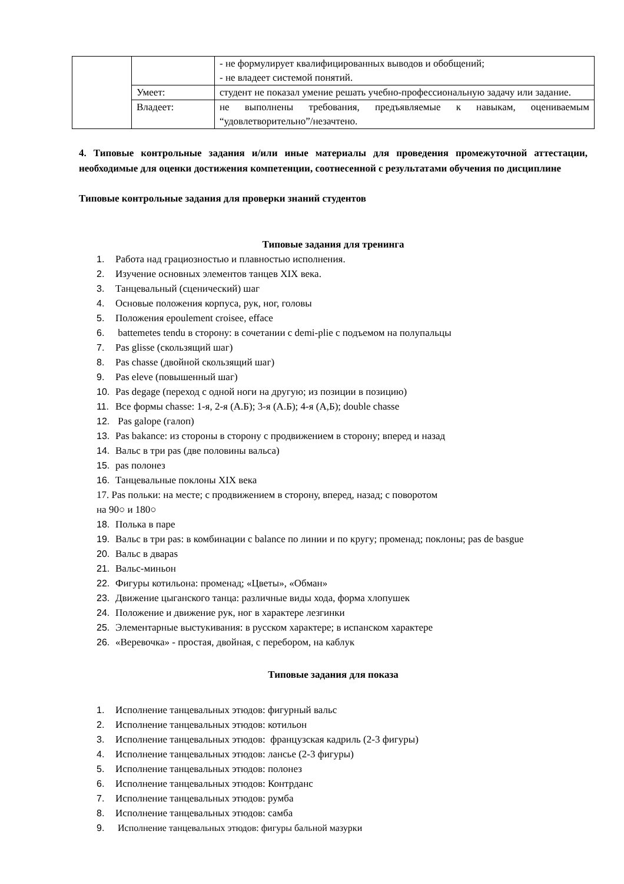| | | - не формулирует квалифицированных выводов и обобщений; - не владеет системой понятий. |
| | Умеет: | студент не показал умение решать учебно-профессиональную задачу или задание. |
| | Владеет: | не выполнены требования, предъявляемые к навыкам, оцениваемым “удовлетворительно”/незачтено. |
4. Типовые контрольные задания и/или иные материалы для проведения промежуточной аттестации, необходимые для оценки достижения компетенции, соотнесенной с результатами обучения по дисциплине
Типовые контрольные задания для проверки знаний студентов
Типовые задания для тренинга
1. Работа над грациозностью и плавностью исполнения.
2. Изучение основных элементов танцев XIX века.
3. Танцевальный (сценический) шаг
4. Основые положения корпуса, рук, ног, головы
5. Положения epoulement croisee, efface
6. battemetes tendu в сторону: в сочетании с demi-plie с подъемом на полупальцы
7. Pas glisse (скользящий шаг)
8. Pas chasse (двойной скользящий шаг)
9. Pas eleve (повышенный шаг)
10. Pas degage (переход с одной ноги на другую; из позиции в позицию)
11. Все формы chasse: 1-я, 2-я (А.Б); 3-я (А.Б); 4-я (А,Б); double chasse
12. Pas galope (галоп)
13. Pas bakance: из стороны в сторону с продвижением в сторону; вперед и назад
14. Вальс в три pas (две половины вальса)
15. pas полонез
16. Танцевальные поклоны XIX века
17. Pas польки: на месте; с продвижением в сторону, вперед, назад; с поворотом
на 90○ и 180○
18. Полька в паре
19. Вальс в три pas: в комбинации с balance по линии и по кругу; променад; поклоны; pas de basgue
20. Вальс в дваpas
21. Вальс-миньон
22. Фигуры котильона: променад; «Цветы», «Обман»
23. Движение цыганского танца: различные виды хода, форма хлопушек
24. Положение и движение рук, ног в характере лезгинки
25. Элементарные выстукивания: в русском характере; в испанском характере
26. «Веревочка» - простая, двойная, с перебором, на каблук
Типовые задания для показа
1. Исполнение танцевальных этюдов: фигурный вальс
2. Исполнение танцевальных этюдов: котильон
3. Исполнение танцевальных этюдов: французская кадриль (2-3 фигуры)
4. Исполнение танцевальных этюдов: лансье (2-3 фигуры)
5. Исполнение танцевальных этюдов: полонез
6. Исполнение танцевальных этюдов: Контрданс
7. Исполнение танцевальных этюдов: румба
8. Исполнение танцевальных этюдов: самба
9. Исполнение танцевальных этюдов: фигуры бальной мазурки